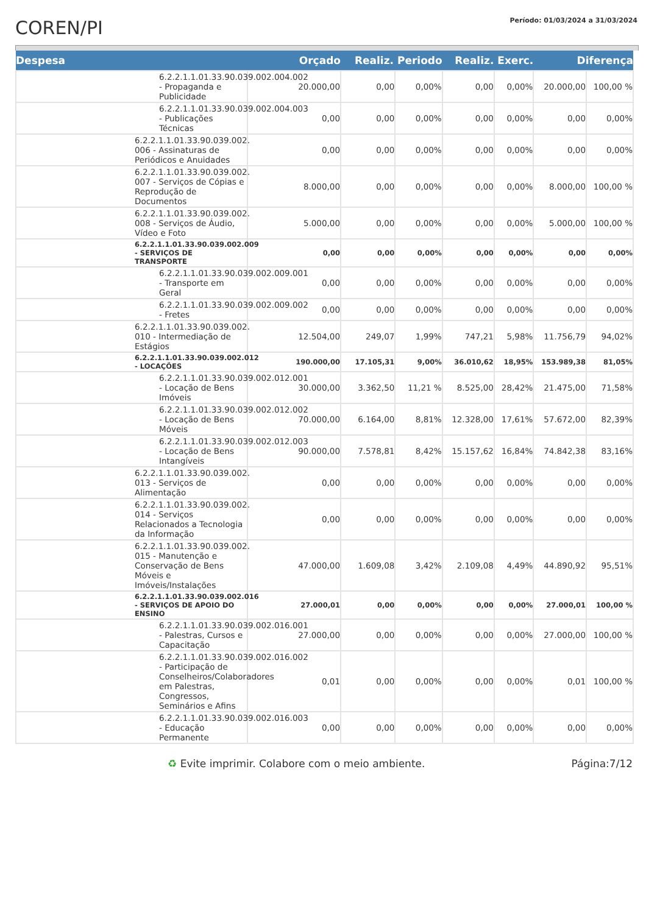COREN/PI
Período: 01/03/2024 a 31/03/2024
| Despesa | Orçado | Realiz. Periodo | | Realiz. Exerc. | | Diferença | |
| --- | --- | --- | --- | --- | --- | --- | --- |
| 6.2.2.1.1.01.33.90.039.002.004.002 - Propaganda e Publicidade | 20.000,00 | 0,00 | 0,00% | 0,00 | 0,00% | 20.000,00 | 100,00 % |
| 6.2.2.1.1.01.33.90.039.002.004.003 - Publicações Técnicas | 0,00 | 0,00 | 0,00% | 0,00 | 0,00% | 0,00 | 0,00% |
| 6.2.2.1.1.01.33.90.039.002. 006 - Assinaturas de Periódicos e Anuidades | 0,00 | 0,00 | 0,00% | 0,00 | 0,00% | 0,00 | 0,00% |
| 6.2.2.1.1.01.33.90.039.002. 007 - Serviços de Cópias e Reprodução de Documentos | 8.000,00 | 0,00 | 0,00% | 0,00 | 0,00% | 8.000,00 | 100,00 % |
| 6.2.2.1.1.01.33.90.039.002. 008 - Serviços de Áudio, Vídeo e Foto | 5.000,00 | 0,00 | 0,00% | 0,00 | 0,00% | 5.000,00 | 100,00 % |
| 6.2.2.1.1.01.33.90.039.002.009 - SERVIÇOS DE TRANSPORTE | 0,00 | 0,00 | 0,00% | 0,00 | 0,00% | 0,00 | 0,00% |
| 6.2.2.1.1.01.33.90.039.002.009.001 - Transporte em Geral | 0,00 | 0,00 | 0,00% | 0,00 | 0,00% | 0,00 | 0,00% |
| 6.2.2.1.1.01.33.90.039.002.009.002 - Fretes | 0,00 | 0,00 | 0,00% | 0,00 | 0,00% | 0,00 | 0,00% |
| 6.2.2.1.1.01.33.90.039.002. 010 - Intermediação de Estágios | 12.504,00 | 249,07 | 1,99% | 747,21 | 5,98% | 11.756,79 | 94,02% |
| 6.2.2.1.1.01.33.90.039.002.012 - LOCAÇÕES | 190.000,00 | 17.105,31 | 9,00% | 36.010,62 | 18,95% | 153.989,38 | 81,05% |
| 6.2.2.1.1.01.33.90.039.002.012.001 - Locação de Bens Imóveis | 30.000,00 | 3.362,50 | 11,21 % | 8.525,00 | 28,42% | 21.475,00 | 71,58% |
| 6.2.2.1.1.01.33.90.039.002.012.002 - Locação de Bens Móveis | 70.000,00 | 6.164,00 | 8,81% | 12.328,00 | 17,61% | 57.672,00 | 82,39% |
| 6.2.2.1.1.01.33.90.039.002.012.003 - Locação de Bens Intangíveis | 90.000,00 | 7.578,81 | 8,42% | 15.157,62 | 16,84% | 74.842,38 | 83,16% |
| 6.2.2.1.1.01.33.90.039.002. 013 - Serviços de Alimentação | 0,00 | 0,00 | 0,00% | 0,00 | 0,00% | 0,00 | 0,00% |
| 6.2.2.1.1.01.33.90.039.002. 014 - Serviços Relacionados a Tecnologia da Informação | 0,00 | 0,00 | 0,00% | 0,00 | 0,00% | 0,00 | 0,00% |
| 6.2.2.1.1.01.33.90.039.002. 015 - Manutenção e Conservação de Bens Móveis e Imóveis/Instalações | 47.000,00 | 1.609,08 | 3,42% | 2.109,08 | 4,49% | 44.890,92 | 95,51% |
| 6.2.2.1.1.01.33.90.039.002.016 - SERVIÇOS DE APOIO DO ENSINO | 27.000,01 | 0,00 | 0,00% | 0,00 | 0,00% | 27.000,01 | 100,00 % |
| 6.2.2.1.1.01.33.90.039.002.016.001 - Palestras, Cursos e Capacitação | 27.000,00 | 0,00 | 0,00% | 0,00 | 0,00% | 27.000,00 | 100,00 % |
| 6.2.2.1.1.01.33.90.039.002.016.002 - Participação de Conselheiros/Colaboradores em Palestras, Congressos, Seminários e Afins | 0,01 | 0,00 | 0,00% | 0,00 | 0,00% | 0,01 | 100,00 % |
| 6.2.2.1.1.01.33.90.039.002.016.003 - Educação Permanente | 0,00 | 0,00 | 0,00% | 0,00 | 0,00% | 0,00 | 0,00% |
♻ Evite imprimir. Colabore com o meio ambiente. Página:7/12